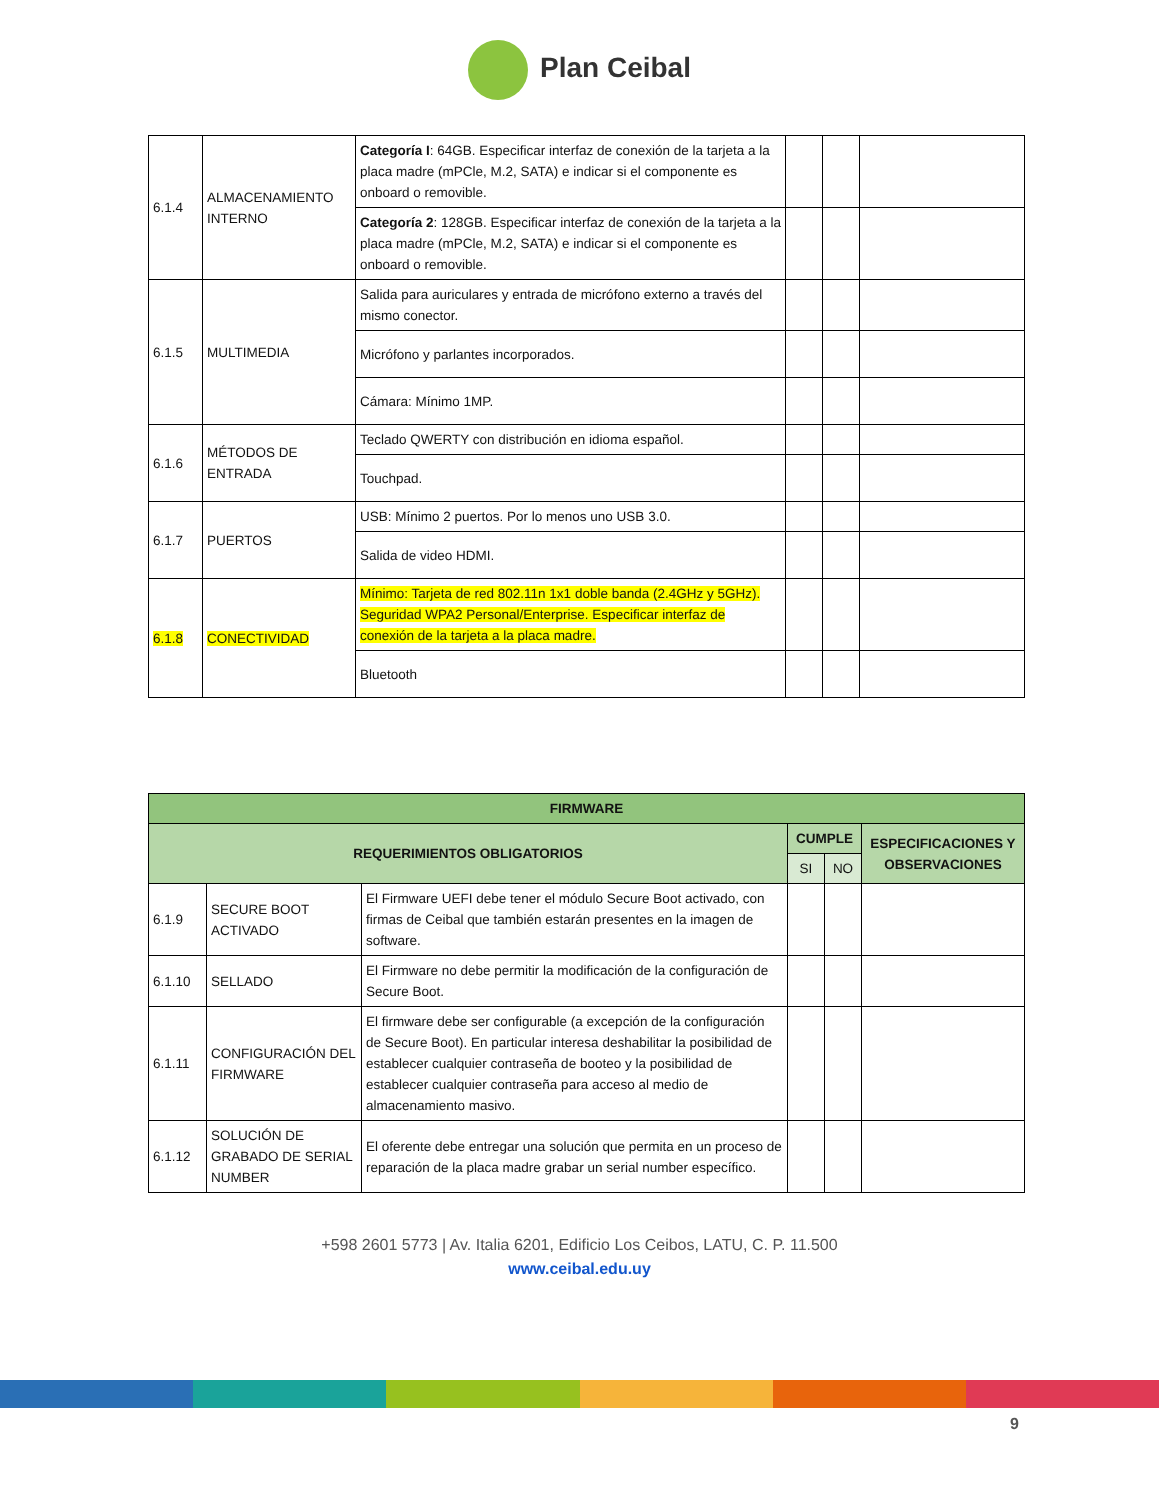Plan Ceibal
| 6.1.4 | ALMACENAMIENTO INTERNO | Categoría I : 64GB. Especificar interfaz de conexión de la tarjeta a la placa madre (mPCle, M.2, SATA) e indicar si el componente es onboard o removible. | | | |
| | | Categoría 2 : 128GB. Especificar interfaz de conexión de la tarjeta a la placa madre (mPCle, M.2, SATA) e indicar si el componente es onboard o removible. | | | |
| 6.1.5 | MULTIMEDIA | Salida para auriculares y entrada de micrófono externo a través del mismo conector. | | | |
| | | Micrófono y parlantes incorporados. | | | |
| | | Cámara: Mínimo 1MP. | | | |
| 6.1.6 | MÉTODOS DE ENTRADA | Teclado QWERTY con distribución en idioma español. | | | |
| | | Touchpad. | | | |
| 6.1.7 | PUERTOS | USB: Mínimo 2 puertos. Por lo menos uno USB 3.0. | | | |
| | | Salida de video HDMI. | | | |
| 6.1.8 | CONECTIVIDAD | Mínimo: Tarjeta de red 802.11n 1x1 doble banda (2.4GHz y 5GHz). Seguridad WPA2 Personal/Enterprise. Especificar interfaz de conexión de la tarjeta a la placa madre. | | | |
| | | Bluetooth | | | |
| FIRMWARE | | | | | |
| --- | --- | --- | --- | --- | --- |
| REQUERIMIENTOS OBLIGATORIOS | | | CUMPLE | | ESPECIFICACIONES Y OBSERVACIONES |
| | | | SI | NO | |
| 6.1.9 | SECURE BOOT ACTIVADO | El Firmware UEFI debe tener el módulo Secure Boot activado, con firmas de Ceibal que también estarán presentes en la imagen de software. | | | |
| 6.1.10 | SELLADO | El Firmware no debe permitir la modificación de la configuración de Secure Boot. | | | |
| 6.1.11 | CONFIGURACIÓN DEL FIRMWARE | El firmware debe ser configurable (a excepción de la configuración de Secure Boot). En particular interesa deshabilitar la posibilidad de establecer cualquier contraseña de booteo y la posibilidad de establecer cualquier contraseña para acceso al medio de almacenamiento masivo. | | | |
| 6.1.12 | SOLUCIÓN DE GRABADO DE SERIAL NUMBER | El oferente debe entregar una solución que permita en un proceso de reparación de la placa madre grabar un serial number específico. | | | |
+598 2601 5773 | Av. Italia 6201, Edificio Los Ceibos, LATU, C. P. 11.500
www.ceibal.edu.uy
9